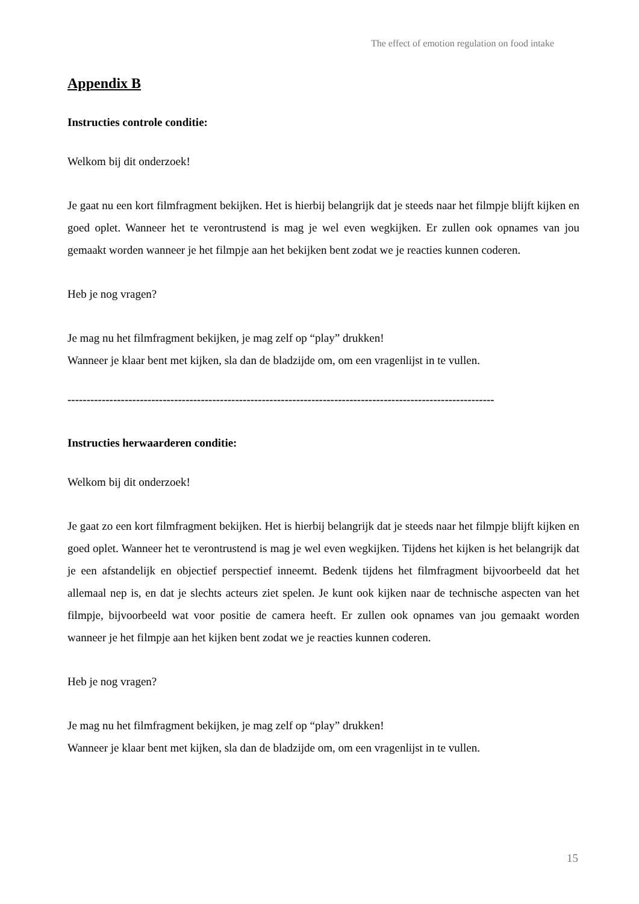The effect of emotion regulation on food intake
Appendix B
Instructies controle conditie:
Welkom bij dit onderzoek!
Je gaat nu een kort filmfragment bekijken. Het is hierbij belangrijk dat je steeds naar het filmpje blijft kijken en goed oplet. Wanneer het te verontrustend is mag je wel even wegkijken. Er zullen ook opnames van jou gemaakt worden wanneer je het filmpje aan het bekijken bent zodat we je reacties kunnen coderen.
Heb je nog vragen?
Je mag nu het filmfragment bekijken, je mag zelf op “play” drukken!
Wanneer je klaar bent met kijken, sla dan de bladzijde om, om een vragenlijst in te vullen.
----------------------------------------------------------------------------------------------------------------
Instructies herwaarderen conditie:
Welkom bij dit onderzoek!
Je gaat zo een kort filmfragment bekijken. Het is hierbij belangrijk dat je steeds naar het filmpje blijft kijken en goed oplet. Wanneer het te verontrustend is mag je wel even wegkijken. Tijdens het kijken is het belangrijk dat je een afstandelijk en objectief perspectief inneemt. Bedenk tijdens het filmfragment bijvoorbeeld dat het allemaal nep is, en dat je slechts acteurs ziet spelen. Je kunt ook kijken naar de technische aspecten van het filmpje, bijvoorbeeld wat voor positie de camera heeft. Er zullen ook opnames van jou gemaakt worden wanneer je het filmpje aan het kijken bent zodat we je reacties kunnen coderen.
Heb je nog vragen?
Je mag nu het filmfragment bekijken, je mag zelf op “play” drukken!
Wanneer je klaar bent met kijken, sla dan de bladzijde om, om een vragenlijst in te vullen.
15